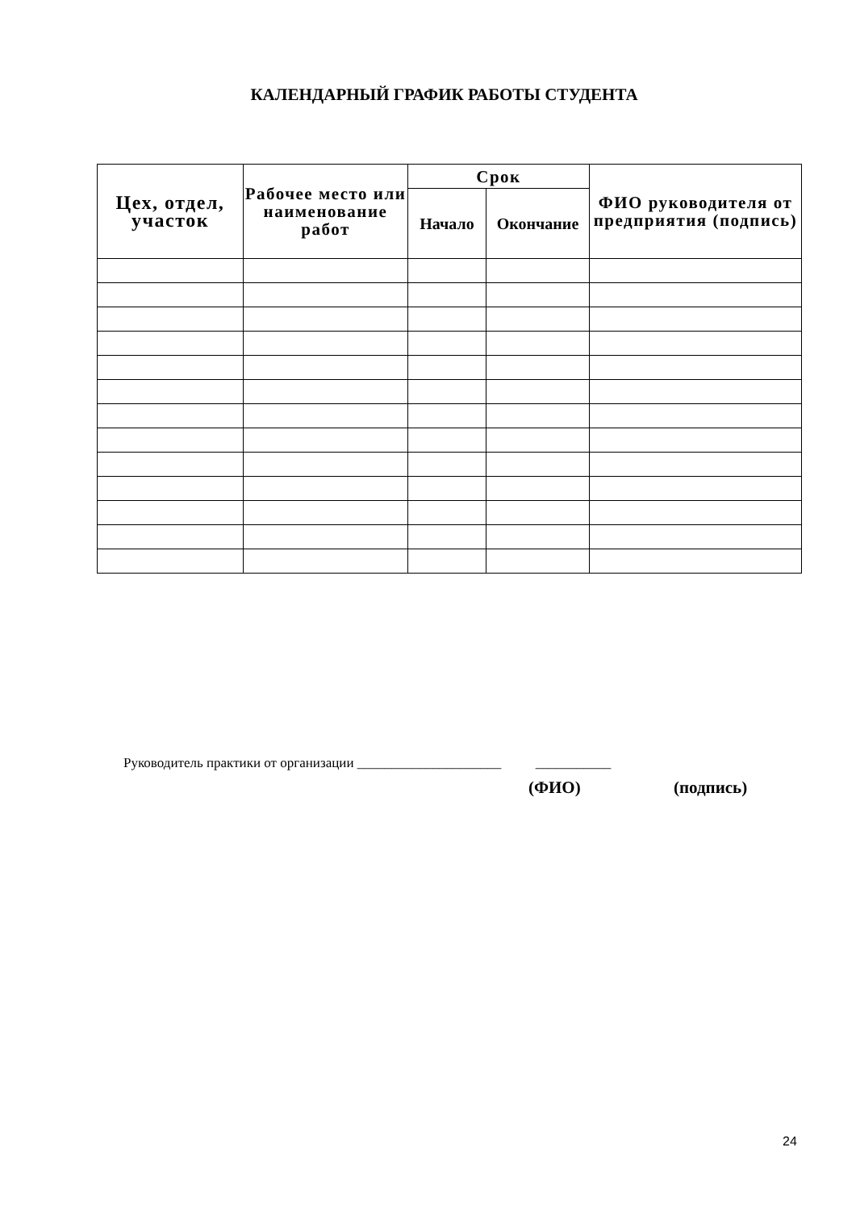КАЛЕНДАРНЫЙ ГРАФИК РАБОТЫ СТУДЕНТА
| Цех, отдел, участок | Рабочее место или наименование работ | Срок | | ФИО руководителя от предприятия (подпись) |
| --- | --- | --- | --- | --- |
| | | Начало | Окончание | |
Руководитель практики от организации _____________________ ___________
(ФИО) (подпись)
24